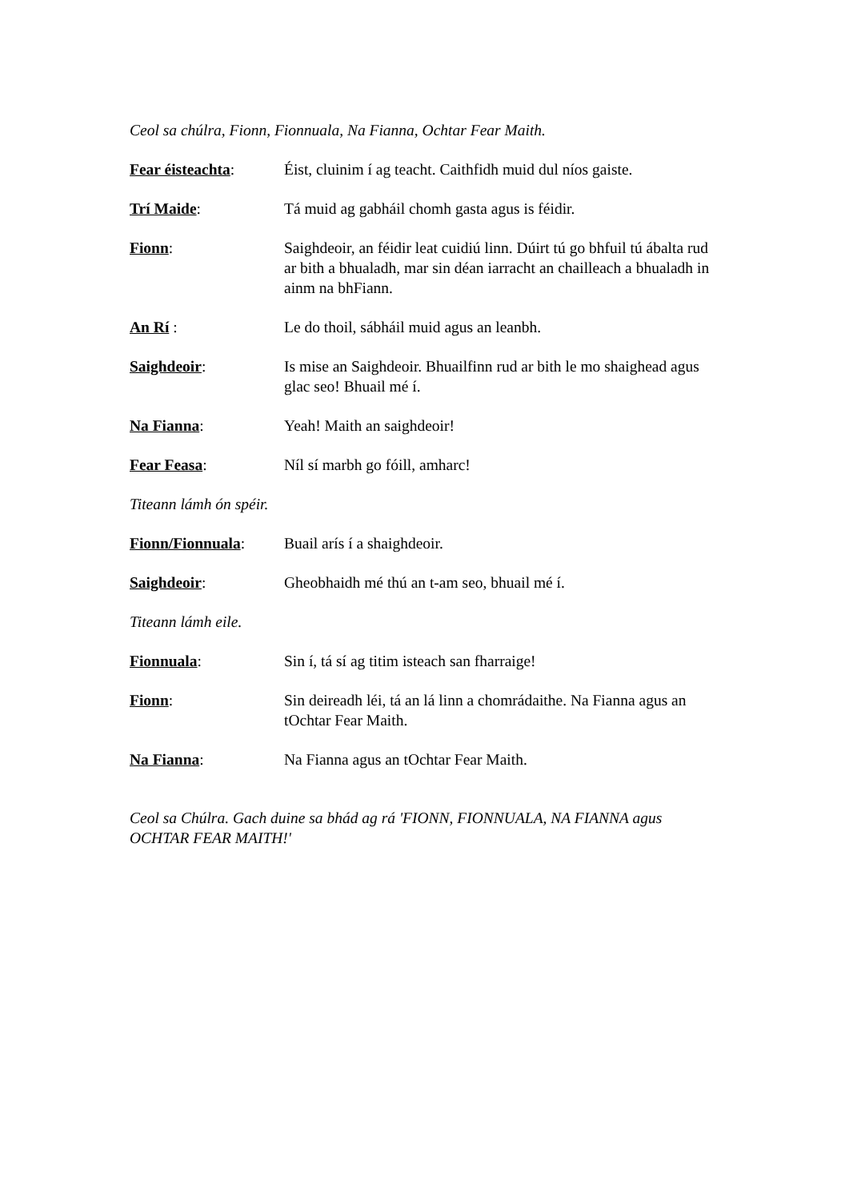Ceol sa chúlra, Fionn, Fionnuala, Na Fianna, Ochtar Fear Maith.
Fear éisteachta: Éist, cluinim í ag teacht. Caithfidh muid dul níos gaiste.
Trí Maide: Tá muid ag gabháil chomh gasta agus is féidir.
Fionn: Saighdeoir, an féidir leat cuidiú linn. Dúirt tú go bhfuil tú ábalta rud ar bith a bhualadh, mar sin déan iarracht an chailleach a bhualadh in ainm na bhFiann.
An Rí : Le do thoil, sábháil muid agus an leanbh.
Saighdeoir: Is mise an Saighdeoir. Bhuailfinn rud ar bith le mo shaighead agus glac seo! Bhuail mé í.
Na Fianna: Yeah! Maith an saighdeoir!
Fear Feasa: Níl sí marbh go fóill, amharc!
Titeann lámh ón spéir.
Fionn/Fionnuala: Buail arís í a shaighdeoir.
Saighdeoir: Gheobhaidh mé thú an t-am seo, bhuail mé í.
Titeann lámh eile.
Fionnuala: Sin í, tá sí ag titim isteach san fharraige!
Fionn: Sin deireadh léi, tá an lá linn a chomrádaithe. Na Fianna agus an tOchtar Fear Maith.
Na Fianna: Na Fianna agus an tOchtar Fear Maith.
Ceol sa Chúlra. Gach duine sa bhád ag rá 'FIONN, FIONNUALA, NA FIANNA agus OCHTAR FEAR MAITH!'